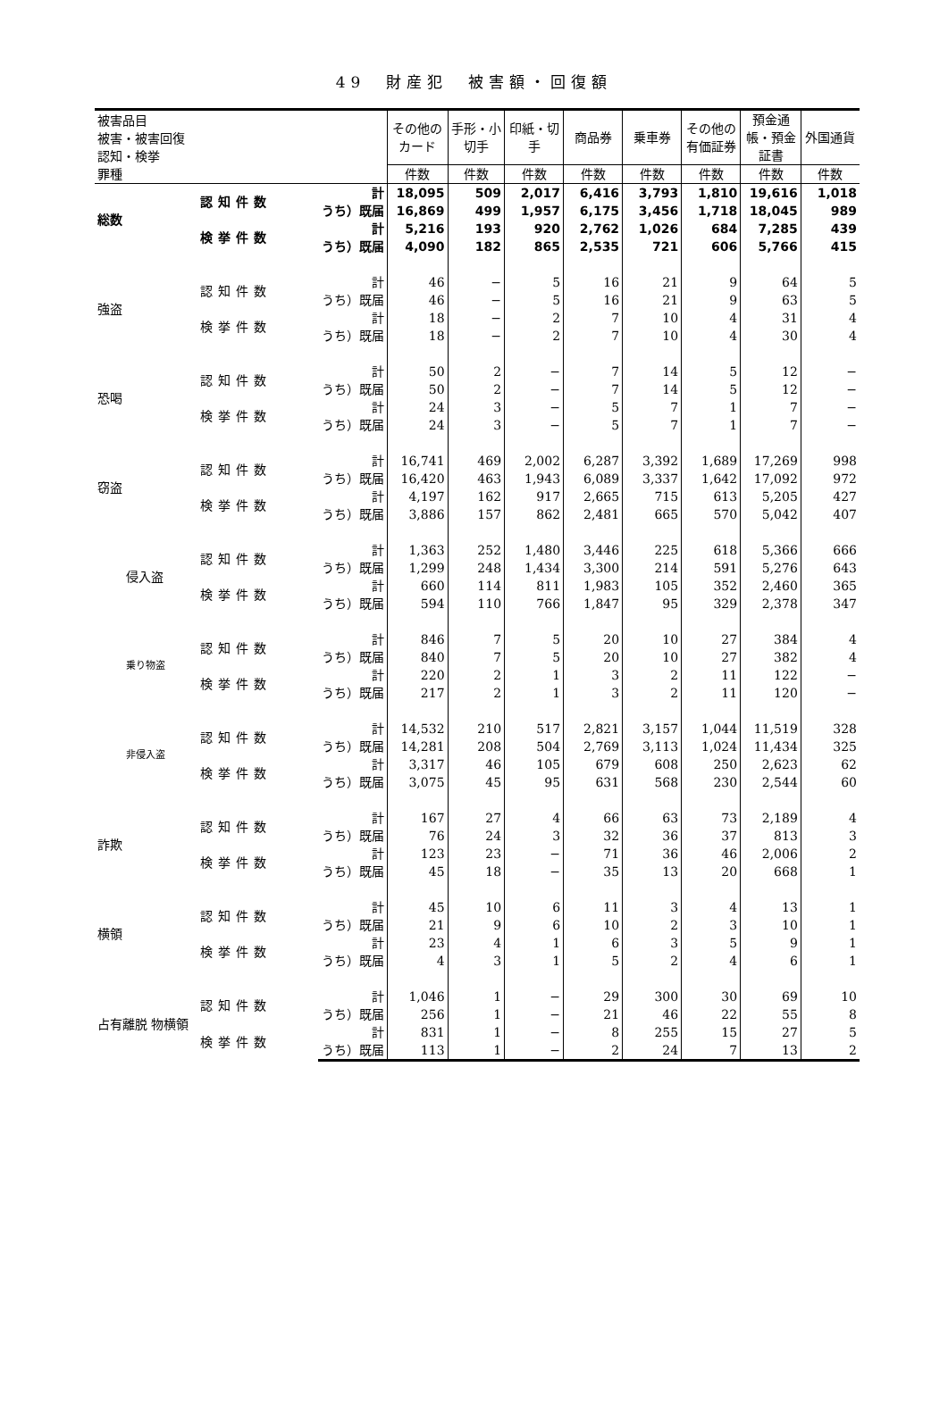49　財産犯　被害額・回復額
| 被害品目 被害・被害回復 認知・検挙 罪種 | | | その他のカード | 手形・小切手 | 印紙・切手 | 商品券 | 乗車券 | その他の有価証券 | 預金通帳・預金証書 | 外国通貨 |
| --- | --- | --- | --- | --- | --- | --- | --- | --- | --- | --- |
| | | | 件数 | 件数 | 件数 | 件数 | 件数 | 件数 | 件数 | 件数 |
| 総数 | 認知件数 | 計 | 18,095 | 509 | 2,017 | 6,416 | 3,793 | 1,810 | 19,616 | 1,018 |
| | | うち）既届 | 16,869 | 499 | 1,957 | 6,175 | 3,456 | 1,718 | 18,045 | 989 |
| | 検挙件数 | 計 | 5,216 | 193 | 920 | 2,762 | 1,026 | 684 | 7,285 | 439 |
| | | うち）既届 | 4,090 | 182 | 865 | 2,535 | 721 | 606 | 5,766 | 415 |
| 強盗 | 認知件数 | 計 | 46 | − | 5 | 16 | 21 | 9 | 64 | 5 |
| | | うち）既届 | 46 | − | 5 | 16 | 21 | 9 | 63 | 5 |
| | 検挙件数 | 計 | 18 | − | 2 | 7 | 10 | 4 | 31 | 4 |
| | | うち）既届 | 18 | − | 2 | 7 | 10 | 4 | 30 | 4 |
| 恐喝 | 認知件数 | 計 | 50 | 2 | − | 7 | 14 | 5 | 12 | − |
| | | うち）既届 | 50 | 2 | − | 7 | 14 | 5 | 12 | − |
| | 検挙件数 | 計 | 24 | 3 | − | 5 | 7 | 1 | 7 | − |
| | | うち）既届 | 24 | 3 | − | 5 | 7 | 1 | 7 | − |
| 窃盗 | 認知件数 | 計 | 16,741 | 469 | 2,002 | 6,287 | 3,392 | 1,689 | 17,269 | 998 |
| | | うち）既届 | 16,420 | 463 | 1,943 | 6,089 | 3,337 | 1,642 | 17,092 | 972 |
| | 検挙件数 | 計 | 4,197 | 162 | 917 | 2,665 | 715 | 613 | 5,205 | 427 |
| | | うち）既届 | 3,886 | 157 | 862 | 2,481 | 665 | 570 | 5,042 | 407 |
| 侵入盗 | 認知件数 | 計 | 1,363 | 252 | 1,480 | 3,446 | 225 | 618 | 5,366 | 666 |
| | | うち）既届 | 1,299 | 248 | 1,434 | 3,300 | 214 | 591 | 5,276 | 643 |
| | 検挙件数 | 計 | 660 | 114 | 811 | 1,983 | 105 | 352 | 2,460 | 365 |
| | | うち）既届 | 594 | 110 | 766 | 1,847 | 95 | 329 | 2,378 | 347 |
| 乗り物盗 | 認知件数 | 計 | 846 | 7 | 5 | 20 | 10 | 27 | 384 | 4 |
| | | うち）既届 | 840 | 7 | 5 | 20 | 10 | 27 | 382 | 4 |
| | 検挙件数 | 計 | 220 | 2 | 1 | 3 | 2 | 11 | 122 | − |
| | | うち）既届 | 217 | 2 | 1 | 3 | 2 | 11 | 120 | − |
| 非侵入盗 | 認知件数 | 計 | 14,532 | 210 | 517 | 2,821 | 3,157 | 1,044 | 11,519 | 328 |
| | | うち）既届 | 14,281 | 208 | 504 | 2,769 | 3,113 | 1,024 | 11,434 | 325 |
| | 検挙件数 | 計 | 3,317 | 46 | 105 | 679 | 608 | 250 | 2,623 | 62 |
| | | うち）既届 | 3,075 | 45 | 95 | 631 | 568 | 230 | 2,544 | 60 |
| 詐欺 | 認知件数 | 計 | 167 | 27 | 4 | 66 | 63 | 73 | 2,189 | 4 |
| | | うち）既届 | 76 | 24 | 3 | 32 | 36 | 37 | 813 | 3 |
| | 検挙件数 | 計 | 123 | 23 | − | 71 | 36 | 46 | 2,006 | 2 |
| | | うち）既届 | 45 | 18 | − | 35 | 13 | 20 | 668 | 1 |
| 横領 | 認知件数 | 計 | 45 | 10 | 6 | 11 | 3 | 4 | 13 | 1 |
| | | うち）既届 | 21 | 9 | 6 | 10 | 2 | 3 | 10 | 1 |
| | 検挙件数 | 計 | 23 | 4 | 1 | 6 | 3 | 5 | 9 | 1 |
| | | うち）既届 | 4 | 3 | 1 | 5 | 2 | 4 | 6 | 1 |
| 占有離脱 物横領 | 認知件数 | 計 | 1,046 | 1 | − | 29 | 300 | 30 | 69 | 10 |
| | | うち）既届 | 256 | 1 | − | 21 | 46 | 22 | 55 | 8 |
| | 検挙件数 | 計 | 831 | 1 | − | 8 | 255 | 15 | 27 | 5 |
| | | うち）既届 | 113 | 1 | − | 2 | 24 | 7 | 13 | 2 |